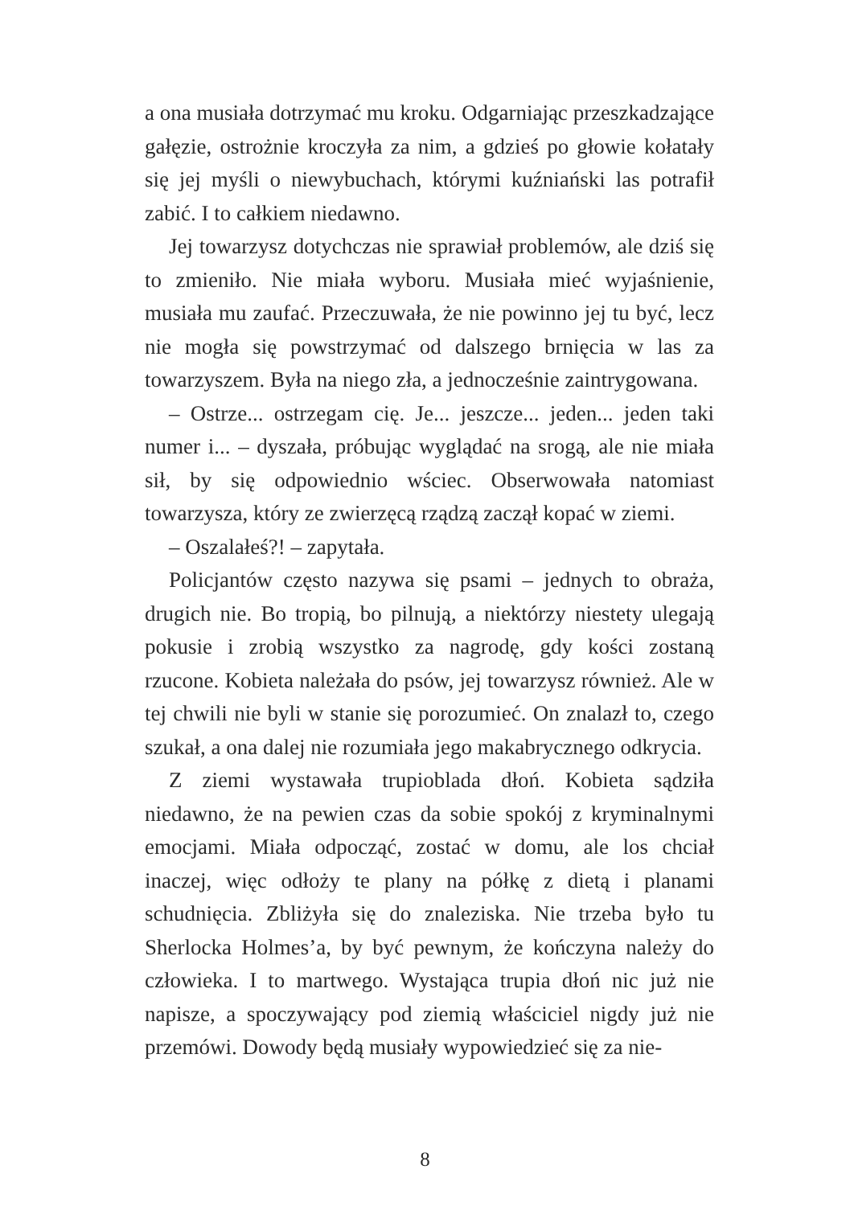a ona musiała dotrzymać mu kroku. Odgarniając przeszkadzające gałęzie, ostrożnie kroczyła za nim, a gdzieś po głowie kołatały się jej myśli o niewybuchach, którymi kuźniański las potrafił zabić. I to całkiem niedawno.
Jej towarzysz dotychczas nie sprawiał problemów, ale dziś się to zmieniło. Nie miała wyboru. Musiała mieć wyjaśnienie, musiała mu zaufać. Przeczuwała, że nie powinno jej tu być, lecz nie mogła się powstrzymać od dalszego brnięcia w las za towarzyszem. Była na niego zła, a jednocześnie zaintrygowana.
– Ostrze... ostrzegam cię. Je... jeszcze... jeden... jeden taki numer i... – dyszała, próbując wyglądać na srogą, ale nie miała sił, by się odpowiednio wściec. Obserwowała natomiast towarzysza, który ze zwierzęcą rządzą zaczął kopać w ziemi.
– Oszalałeś?! – zapytała.
Policjantów często nazywa się psami – jednych to obraża, drugich nie. Bo tropią, bo pilnują, a niektórzy niestety ulegają pokusie i zrobią wszystko za nagrodę, gdy kości zostaną rzucone. Kobieta należała do psów, jej towarzysz również. Ale w tej chwili nie byli w stanie się porozumieć. On znalazł to, czego szukał, a ona dalej nie rozumiała jego makabrycznego odkrycia.
Z ziemi wystawała trupioblada dłoń. Kobieta sądziła niedawno, że na pewien czas da sobie spokój z kryminalnymi emocjami. Miała odpocząć, zostać w domu, ale los chciał inaczej, więc odłoży te plany na półkę z dietą i planami schudnięcia. Zbliżyła się do znaleziska. Nie trzeba było tu Sherlocka Holmes’a, by być pewnym, że kończyna należy do człowieka. I to martwego. Wystająca trupia dłoń nic już nie napisze, a spoczywający pod ziemią właściciel nigdy już nie przemówi. Dowody będą musiały wypowiedzieć się za nie-
8